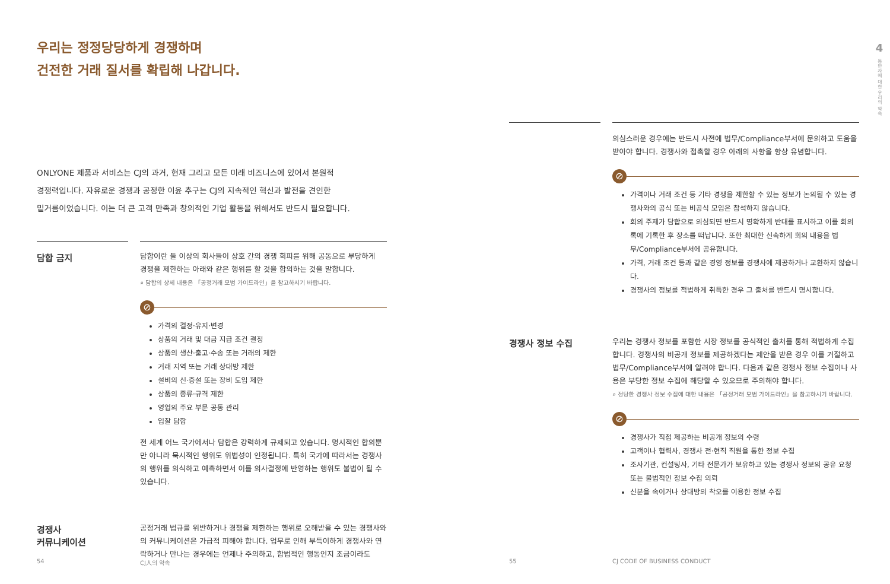우리는 정정당당하게 경쟁하며
건전한 거래 질서를 확립해 나갑니다.
ONLYONE 제품과 서비스는 CJ의 과거, 현재 그리고 모든 미래 비즈니스에 있어서 본원적
경쟁력입니다. 자유로운 경쟁과 공정한 이윤 추구는 CJ의 지속적인 혁신과 발전을 견인한
밑거름이었습니다. 이는 더 큰 고객 만족과 창의적인 기업 활동을 위해서도 반드시 필요합니다.
담합 금지
담합이란 둘 이상의 회사들이 상호 간의 경쟁 회피를 위해 공동으로 부당하게
경쟁을 제한하는 아래와 같은 행위를 할 것을 합의하는 것을 말합니다.
⌕ 담합의 상세 내용은 「공정거래 모범 가이드라인」을 참고하시기 바랍니다.
⊘
가격의 결정·유지·변경
상품의 거래 및 대금 지급 조건 결정
상품의 생산·출고·수송 또는 거래의 제한
거래 지역 또는 거래 상대방 제한
설비의 신·증설 또는 장비 도입 제한
상품의 종류·규격 제한
영업의 주요 부문 공동 관리
입찰 담합
전 세계 어느 국가에서나 담합은 강력하게 규제되고 있습니다. 명시적인 합의뿐만 아니라 묵시적인 행위도 위법성이 인정됩니다. 특히 국가에 따라서는 경쟁사의 행위를 의식하고 예측하면서 이를 의사결정에 반영하는 행위도 불법이 될 수 있습니다.
경쟁사
커뮤니케이션
공정거래 법규를 위반하거나 경쟁을 제한하는 행위로 오해받을 수 있는 경쟁사와의 커뮤니케이션은 가급적 피해야 합니다. 업무로 인해 부득이하게 경쟁사와 연락하거나 만나는 경우에는 언제나 주의하고, 합법적인 행동인지 조금이라도
54 CJ人의 약속
의심스러운 경우에는 반드시 사전에 법무/Compliance부서에 문의하고 도움을 받아야 합니다. 경쟁사와 접촉할 경우 아래의 사항을 항상 유념합니다.
⊘
가격이나 거래 조건 등 기타 경쟁을 제한할 수 있는 정보가 논의될 수 있는 경쟁사와의 공식 또는 비공식 모임은 참석하지 않습니다.
회의 주제가 담합으로 의심되면 반드시 명확하게 반대를 표시하고 이를 회의록에 기록한 후 장소를 떠납니다. 또한 최대한 신속하게 회의 내용을 법무/Compliance부서에 공유합니다.
가격, 거래 조건 등과 같은 경영 정보를 경쟁사에 제공하거나 교환하지 않습니다.
경쟁사의 정보를 적법하게 취득한 경우 그 출처를 반드시 명시합니다.
경쟁사 정보 수집
우리는 경쟁사 정보를 포함한 시장 정보를 공식적인 출처를 통해 적법하게 수집합니다. 경쟁사의 비공개 정보를 제공하겠다는 제안을 받은 경우 이를 거절하고 법무/Compliance부서에 알려야 합니다. 다음과 같은 경쟁사 정보 수집이나 사용은 부당한 정보 수집에 해당할 수 있으므로 주의해야 합니다.
⌕ 정당한 경쟁사 정보 수집에 대한 내용은 「공정거래 모범 가이드라인」을 참고하시기 바랍니다.
⊘
경쟁사가 직접 제공하는 비공개 정보의 수령
고객이나 협력사, 경쟁사 전·현직 직원을 통한 정보 수집
조사기관, 컨설팅사, 기타 전문가가 보유하고 있는 경쟁사 정보의 공유 요청 또는 불법적인 정보 수집 의뢰
신분을 속이거나 상대방의 착오를 이용한 정보 수집
55 CJ CODE OF BUSINESS CONDUCT
4
동반자에 대한 우리의 약속